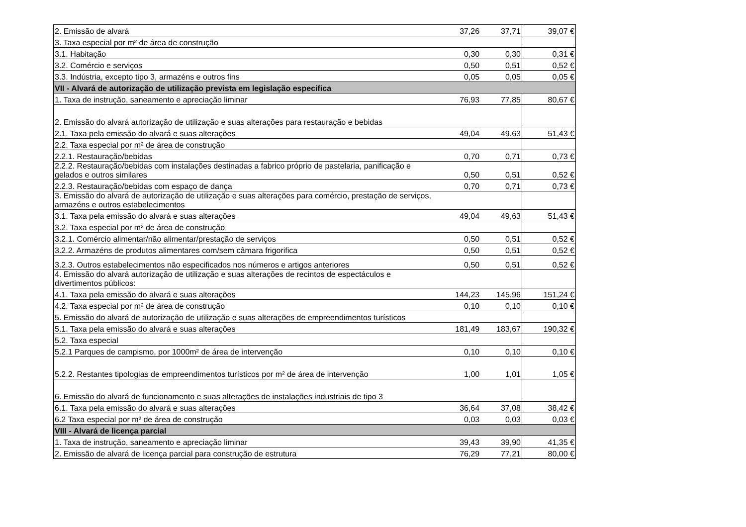| 2. Emissão de alvará | 37,26 | 37,71 | 39,07 € |
| 3. Taxa especial por m² de área de construção | | | |
| 3.1. Habitação | 0,30 | 0,30 | 0,31 € |
| 3.2. Comércio e serviços | 0,50 | 0,51 | 0,52 € |
| 3.3. Indústria, excepto tipo 3, armazéns e outros fins | 0,05 | 0,05 | 0,05 € |
| VII - Alvará de autorização de utilização prevista em legislação especifica | | | |
| 1. Taxa de instrução, saneamento e apreciação liminar | 76,93 | 77,85 | 80,67 € |
| 2. Emissão do alvará autorização de utilização e suas alterações para restauração e bebidas | | | |
| 2.1. Taxa pela emissão do alvará e suas alterações | 49,04 | 49,63 | 51,43 € |
| 2.2. Taxa especial por m² de área de construção | | | |
| 2.2.1. Restauração/bebidas | 0,70 | 0,71 | 0,73 € |
| 2.2.2. Restauração/bebidas com instalações destinadas a fabrico próprio de pastelaria, panificação e gelados e outros similares | 0,50 | 0,51 | 0,52 € |
| 2.2.3. Restauração/bebidas com espaço de dança | 0,70 | 0,71 | 0,73 € |
| 3. Emissão do alvará de autorização de utilização e suas alterações para comércio, prestação de serviços, armazéns e outros estabelecimentos | | | |
| 3.1. Taxa pela emissão do alvará e suas alterações | 49,04 | 49,63 | 51,43 € |
| 3.2. Taxa especial por m² de área de construção | | | |
| 3.2.1. Comércio alimentar/não alimentar/prestação de serviços | 0,50 | 0,51 | 0,52 € |
| 3.2.2. Armazéns de produtos alimentares com/sem câmara frigorifica | 0,50 | 0,51 | 0,52 € |
| 3.2.3. Outros estabelecimentos não especificados nos números e artigos anteriores | 0,50 | 0,51 | 0,52 € |
| 4. Emissão do alvará autorização de utilização e suas alterações de recintos de espectáculos e divertimentos públicos: | | | |
| 4.1. Taxa pela emissão do alvará e suas alterações | 144,23 | 145,96 | 151,24 € |
| 4.2. Taxa especial por m² de área de construção | 0,10 | 0,10 | 0,10 € |
| 5. Emissão do alvará de autorização de utilização e suas alterações de empreendimentos turísticos | | | |
| 5.1. Taxa pela emissão do alvará e suas alterações | 181,49 | 183,67 | 190,32 € |
| 5.2. Taxa especial | | | |
| 5.2.1 Parques de campismo, por 1000m² de área de intervenção | 0,10 | 0,10 | 0,10 € |
| 5.2.2. Restantes tipologias de empreendimentos turísticos por m² de área de intervenção | 1,00 | 1,01 | 1,05 € |
| 6. Emissão do alvará de funcionamento e suas alterações de instalações industriais de tipo 3 | | | |
| 6.1. Taxa pela emissão do alvará e suas alterações | 36,64 | 37,08 | 38,42 € |
| 6.2 Taxa especial por m² de área de construção | 0,03 | 0,03 | 0,03 € |
| VIII - Alvará de licença parcial | | | |
| 1. Taxa de instrução, saneamento e apreciação liminar | 39,43 | 39,90 | 41,35 € |
| 2. Emissão de alvará de licença parcial para construção de estrutura | 76,29 | 77,21 | 80,00 € |